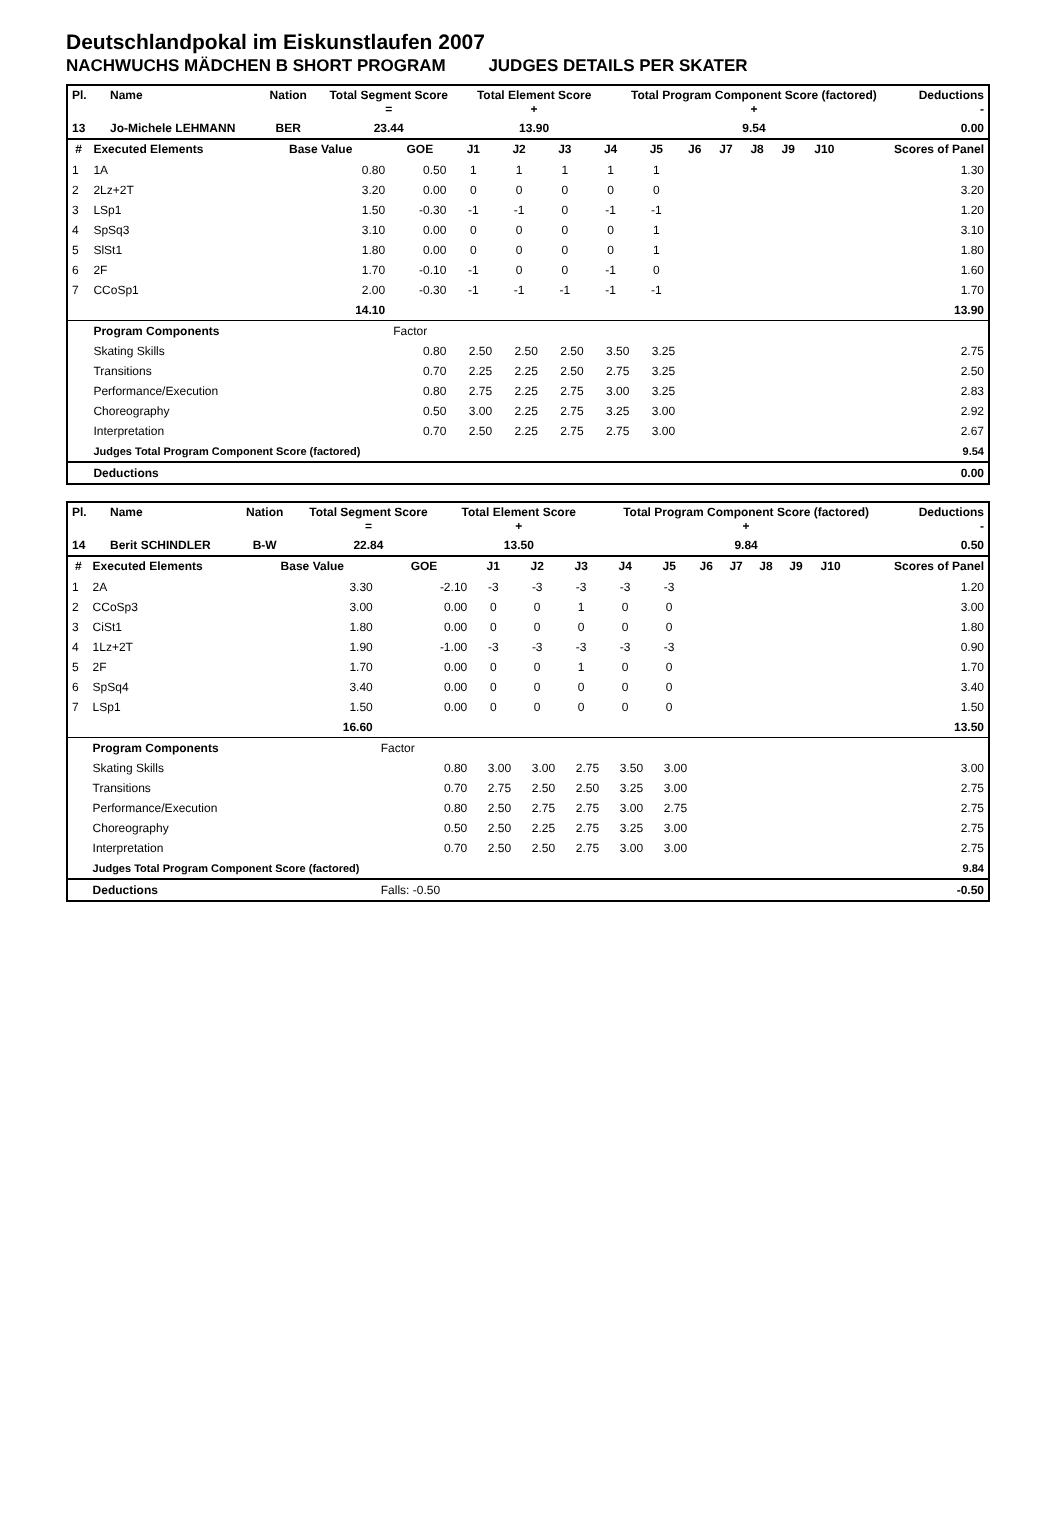Deutschlandpokal im Eiskunstlaufen 2007
NACHWUCHS MÄDCHEN B SHORT PROGRAM JUDGES DETAILS PER SKATER
| Pl. | Name | Nation | Total Segment Score = | Total Element Score + | Total Program Component Score (factored) + | Deductions - |
| --- | --- | --- | --- | --- | --- | --- |
| 13 | Jo-Michele LEHMANN | BER | 23.44 | 13.90 | 9.54 | 0.00 |
| # | Executed Elements | Base Value | GOE | J1 | J2 | J3 | J4 | J5 | J6 | J7 | J8 | J9 | J10 | Scores of Panel |
| --- | --- | --- | --- | --- | --- | --- | --- | --- | --- | --- | --- | --- | --- | --- |
| 1 | 1A | 0.80 | 0.50 | 1 | 1 | 1 | 1 | 1 | | | | | | 1.30 |
| 2 | 2Lz+2T | 3.20 | 0.00 | 0 | 0 | 0 | 0 | 0 | | | | | | 3.20 |
| 3 | LSp1 | 1.50 | -0.30 | -1 | -1 | 0 | -1 | -1 | | | | | | 1.20 |
| 4 | SpSq3 | 3.10 | 0.00 | 0 | 0 | 0 | 0 | 1 | | | | | | 3.10 |
| 5 | SlSt1 | 1.80 | 0.00 | 0 | 0 | 0 | 0 | 1 | | | | | | 1.80 |
| 6 | 2F | 1.70 | -0.10 | -1 | 0 | 0 | -1 | 0 | | | | | | 1.60 |
| 7 | CCoSp1 | 2.00 | -0.30 | -1 | -1 | -1 | -1 | -1 | | | | | | 1.70 |
| | | 14.10 | | | | | | | | | | | | 13.90 |
| | Program Components | | Factor | | | | | | | | | | | |
| | Skating Skills | | 0.80 | 2.50 | 2.50 | 2.50 | 3.50 | 3.25 | | | | | | 2.75 |
| | Transitions | | 0.70 | 2.25 | 2.25 | 2.50 | 2.75 | 3.25 | | | | | | 2.50 |
| | Performance/Execution | | 0.80 | 2.75 | 2.25 | 2.75 | 3.00 | 3.25 | | | | | | 2.83 |
| | Choreography | | 0.50 | 3.00 | 2.25 | 2.75 | 3.25 | 3.00 | | | | | | 2.92 |
| | Interpretation | | 0.70 | 2.50 | 2.25 | 2.75 | 2.75 | 3.00 | | | | | | 2.67 |
| | Judges Total Program Component Score (factored) | | | | | | | | | | | | | 9.54 |
| | Deductions | | | | | | | | | | | | | 0.00 |
| Pl. | Name | Nation | Total Segment Score = | Total Element Score + | Total Program Component Score (factored) + | Deductions - |
| --- | --- | --- | --- | --- | --- | --- |
| 14 | Berit SCHINDLER | B-W | 22.84 | 13.50 | 9.84 | 0.50 |
| # | Executed Elements | Base Value | GOE | J1 | J2 | J3 | J4 | J5 | J6 | J7 | J8 | J9 | J10 | Scores of Panel |
| --- | --- | --- | --- | --- | --- | --- | --- | --- | --- | --- | --- | --- | --- | --- |
| 1 | 2A | 3.30 | -2.10 | -3 | -3 | -3 | -3 | -3 | | | | | | 1.20 |
| 2 | CCoSp3 | 3.00 | 0.00 | 0 | 0 | 1 | 0 | 0 | | | | | | 3.00 |
| 3 | CiSt1 | 1.80 | 0.00 | 0 | 0 | 0 | 0 | 0 | | | | | | 1.80 |
| 4 | 1Lz+2T | 1.90 | -1.00 | -3 | -3 | -3 | -3 | -3 | | | | | | 0.90 |
| 5 | 2F | 1.70 | 0.00 | 0 | 0 | 1 | 0 | 0 | | | | | | 1.70 |
| 6 | SpSq4 | 3.40 | 0.00 | 0 | 0 | 0 | 0 | 0 | | | | | | 3.40 |
| 7 | LSp1 | 1.50 | 0.00 | 0 | 0 | 0 | 0 | 0 | | | | | | 1.50 |
| | | 16.60 | | | | | | | | | | | | 13.50 |
| | Program Components | | Factor | | | | | | | | | | | |
| | Skating Skills | | 0.80 | 3.00 | 3.00 | 2.75 | 3.50 | 3.00 | | | | | | 3.00 |
| | Transitions | | 0.70 | 2.75 | 2.50 | 2.50 | 3.25 | 3.00 | | | | | | 2.75 |
| | Performance/Execution | | 0.80 | 2.50 | 2.75 | 2.75 | 3.00 | 2.75 | | | | | | 2.75 |
| | Choreography | | 0.50 | 2.50 | 2.25 | 2.75 | 3.25 | 3.00 | | | | | | 2.75 |
| | Interpretation | | 0.70 | 2.50 | 2.50 | 2.75 | 3.00 | 3.00 | | | | | | 2.75 |
| | Judges Total Program Component Score (factored) | | | | | | | | | | | | | 9.84 |
| | Deductions | | Falls: -0.50 | | | | | | | | | | | -0.50 |